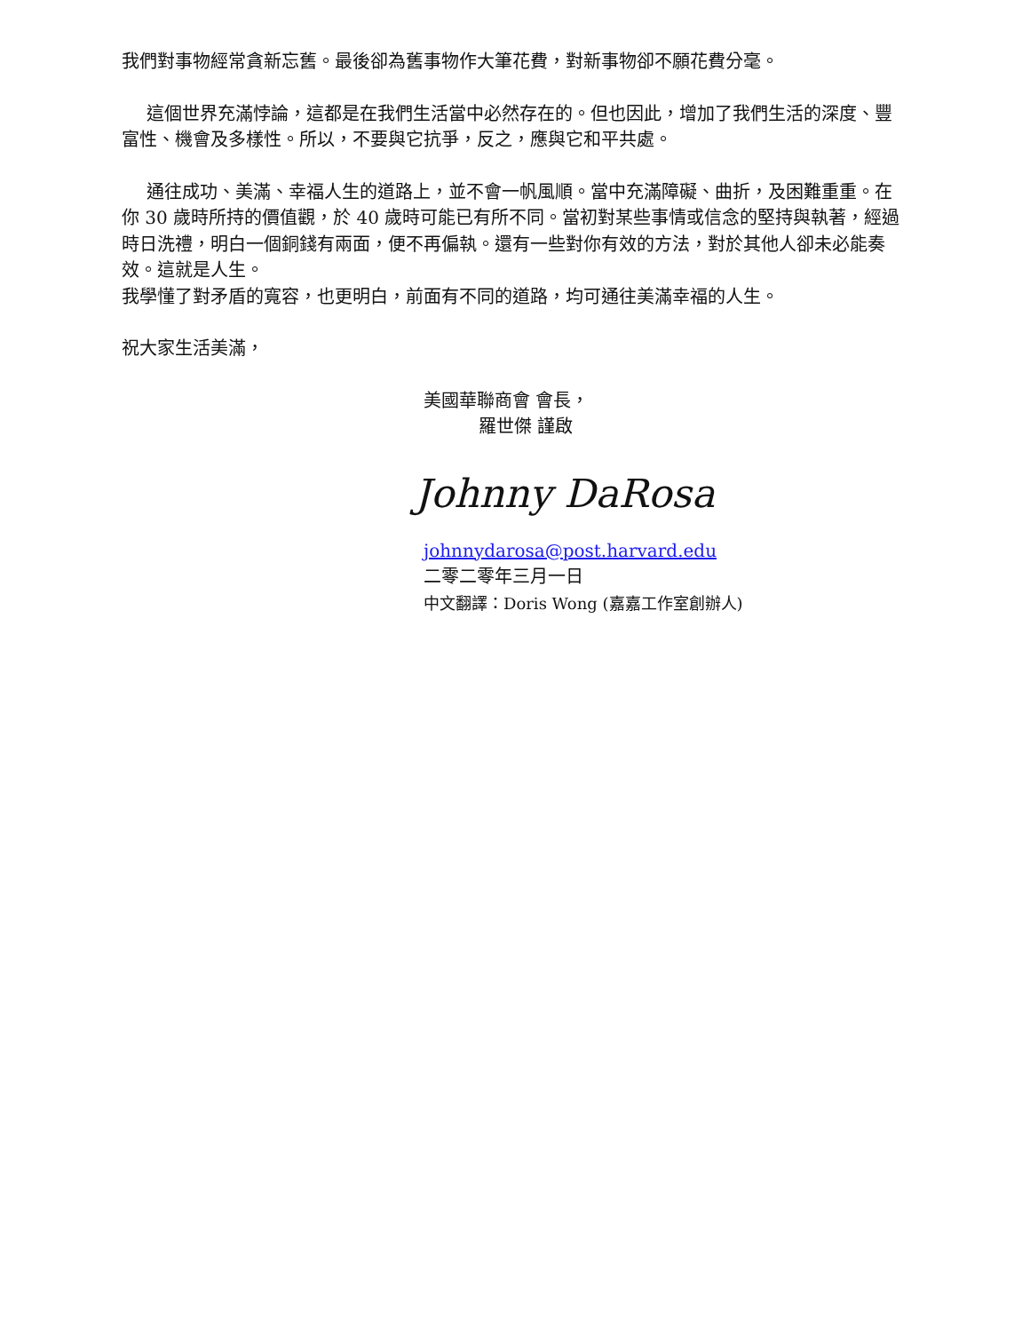我們對事物經常貪新忘舊。最後卻為舊事物作大筆花費，對新事物卻不願花費分毫。
這個世界充滿悖論，這都是在我們生活當中必然存在的。但也因此，增加了我們生活的深度、豐富性、機會及多樣性。所以，不要與它抗爭，反之，應與它和平共處。
通往成功、美滿、幸福人生的道路上，並不會一帆風順。當中充滿障礙、曲折，及困難重重。在你 30 歲時所持的價值觀，於 40 歲時可能已有所不同。當初對某些事情或信念的堅持與執著，經過時日洗禮，明白一個銅錢有兩面，便不再偏執。還有一些對你有效的方法，對於其他人卻未必能奏效。這就是人生。
我學懂了對矛盾的寬容，也更明白，前面有不同的道路，均可通往美滿幸福的人生。
祝大家生活美滿，
美國華聯商會 會長，
羅世傑 謹啟
Johnny DaRosa
johnnydarosa@post.harvard.edu
二零二零年三月一日
中文翻譯：Doris Wong (嘉嘉工作室創辦人)